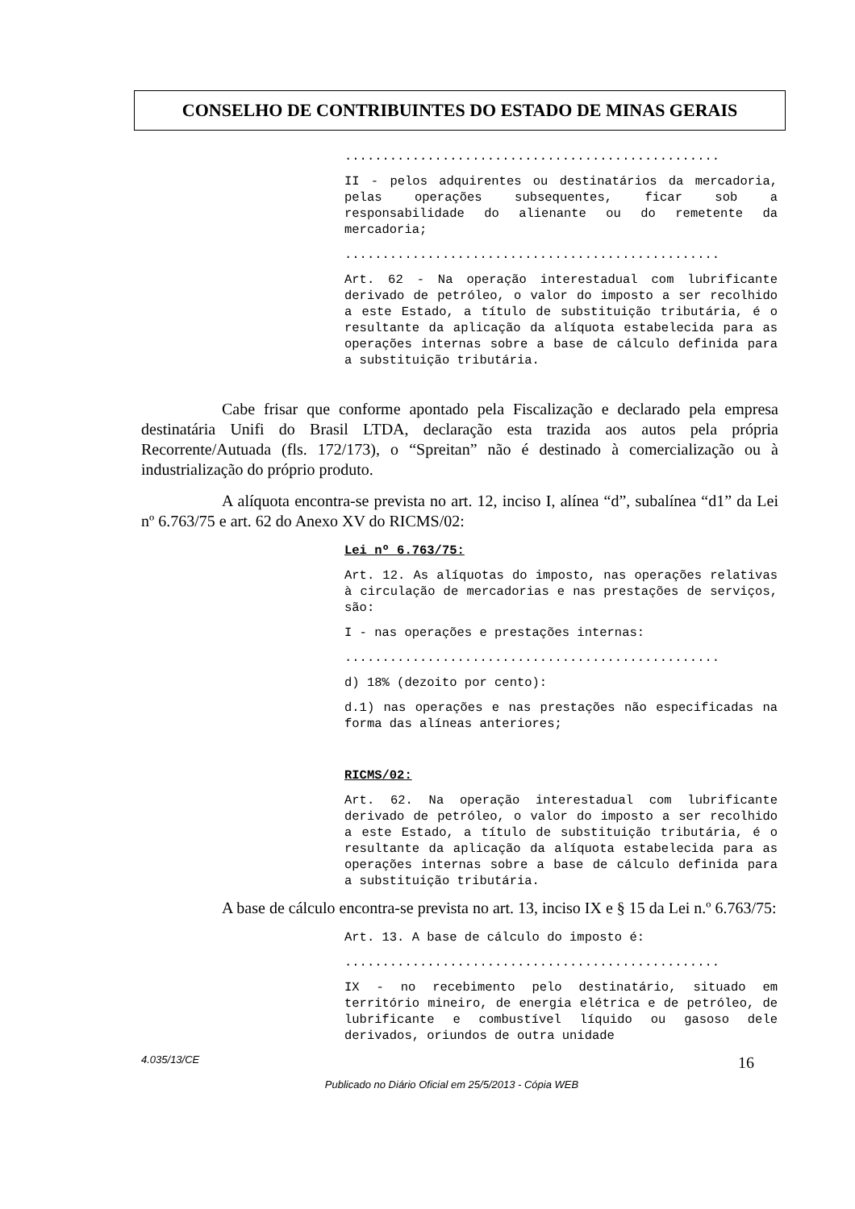CONSELHO DE CONTRIBUINTES DO ESTADO DE MINAS GERAIS
..................................................
II - pelos adquirentes ou destinatários da mercadoria, pelas operações subsequentes, ficar sob a responsabilidade do alienante ou do remetente da mercadoria;
..................................................
Art. 62 - Na operação interestadual com lubrificante derivado de petróleo, o valor do imposto a ser recolhido a este Estado, a título de substituição tributária, é o resultante da aplicação da alíquota estabelecida para as operações internas sobre a base de cálculo definida para a substituição tributária.
Cabe frisar que conforme apontado pela Fiscalização e declarado pela empresa destinatária Unifi do Brasil LTDA, declaração esta trazida aos autos pela própria Recorrente/Autuada (fls. 172/173), o “Spreitan” não é destinado à comercialização ou à industrialização do próprio produto.
A alíquota encontra-se prevista no art. 12, inciso I, alínea “d”, subalínea “d1” da Lei nº 6.763/75 e art. 62 do Anexo XV do RICMS/02:
Lei nº 6.763/75:
Art. 12. As alíquotas do imposto, nas operações relativas à circulação de mercadorias e nas prestações de serviços, são:
I - nas operações e prestações internas:
..................................................
d) 18% (dezoito por cento):
d.1) nas operações e nas prestações não especificadas na forma das alíneas anteriores;
RICMS/02:
Art. 62. Na operação interestadual com lubrificante derivado de petróleo, o valor do imposto a ser recolhido a este Estado, a título de substituição tributária, é o resultante da aplicação da alíquota estabelecida para as operações internas sobre a base de cálculo definida para a substituição tributária.
A base de cálculo encontra-se prevista no art. 13, inciso IX e § 15 da Lei n.º 6.763/75:
Art. 13. A base de cálculo do imposto é:
..................................................
IX - no recebimento pelo destinatário, situado em território mineiro, de energia elétrica e de petróleo, de lubrificante e combustível líquido ou gasoso dele derivados, oriundos de outra unidade
4.035/13/CE 16
Publicado no Diário Oficial em 25/5/2013 - Cópia WEB